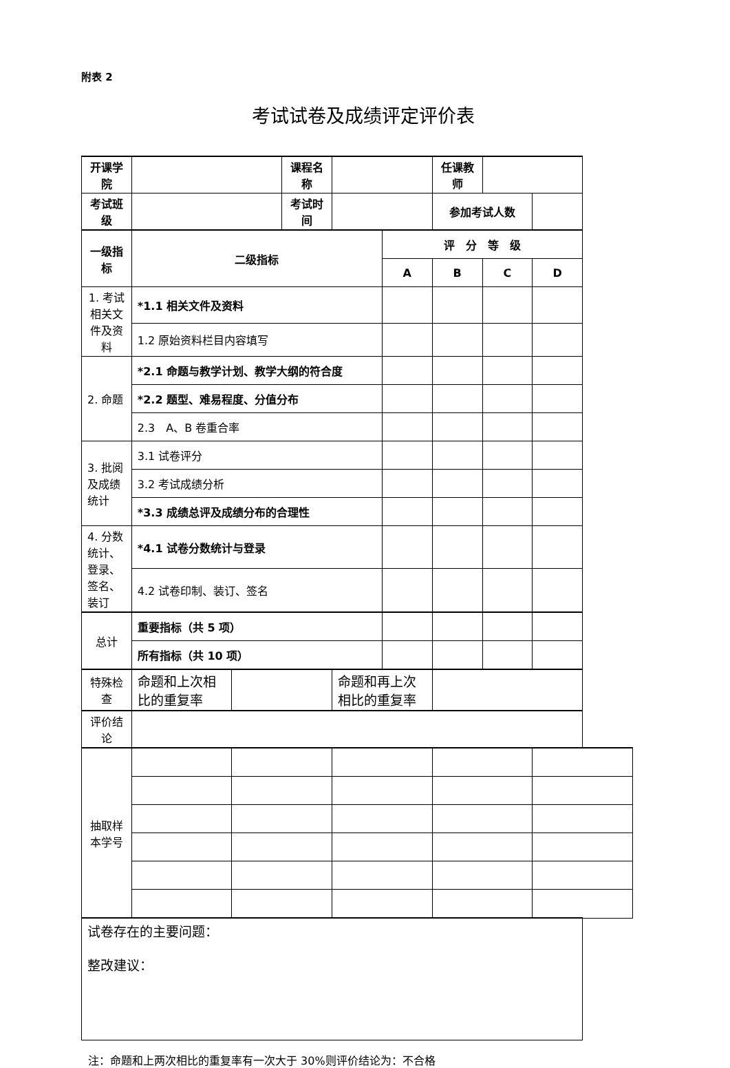附表 2
考试试卷及成绩评定评价表
| 开课学院 | | | 课程名称 | | | 任课教师 | | |
| 考试班级 | | | 考试时间 | | | 参加考试人数 | | |
| 一级指标 | 二级指标 | | | | 评 分 等 级 | | | |
| | | | | | A | B | C | D |
| 1. 考试相关文件及资料 | *1.1 相关文件及资料 | | | | | | | |
| | 1.2 原始资料栏目内容填写 | | | | | | | |
| 2. 命题 | *2.1 命题与教学计划、教学大纲的符合度 | | | | | | | |
| | *2.2 题型、难易程度、分值分布 | | | | | | | |
| | 2.3 A、B 卷重合率 | | | | | | | |
| 3. 批阅及成绩统计 | 3.1 试卷评分 | | | | | | | |
| | 3.2 考试成绩分析 | | | | | | | |
| | *3.3 成绩总评及成绩分布的合理性 | | | | | | | |
| 4. 分数统计、登录、签名、装订 | *4.1 试卷分数统计与登录 | | | | | | | |
| | 4.2 试卷印制、装订、签名 | | | | | | | |
| 总计 | 重要指标（共 5 项） | | | | | | | |
| | 所有指标（共 10 项） | | | | | | | |
| 特殊检查 | 命题和上次相比的重复率 | | | 命题和再上次相比的重复率 | | | | |
| 评价结论 | | | | | | | | |
| 抽取样本学号 | | | | | | | | |
| 试卷存在的主要问题： 整改建议： | | | | | | | | |
注：命题和上两次相比的重复率有一次大于 30%则评价结论为：不合格